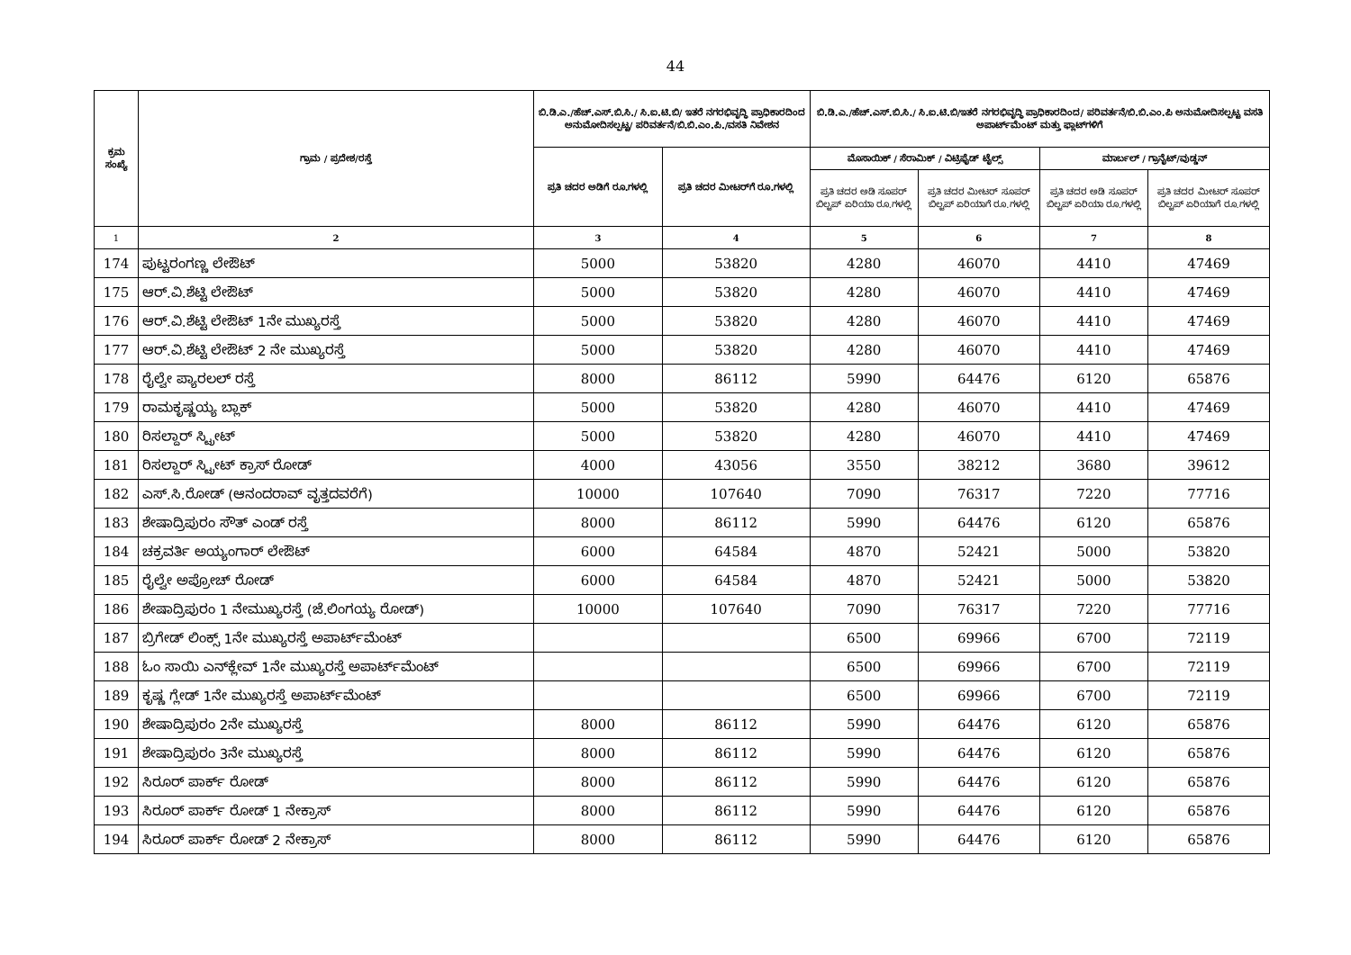44
| ಕ್ರಮ ಸಂಖ್ಯೆ | ಗ್ರಾಮ / ಪ್ರದೇಶ/ರಸ್ತೆ | ಬಿ.ಡಿ.ಎ./ಹೆಚ್.ಎಸ್.ಬಿ.ಸಿ./ ಸಿ.ಐ.ಟಿ.ಬಿ/ ಇತರೆ ನಗರಭಿವೃದ್ಧಿ ಪ್ರಾಧಿಕಾರದಿಂದ ಅನುಮೋದಿಸಲ್ಪಟ್ಟ/ ಪರಿವರ್ತನೆ/ಬಿ.ಬಿ.ಎಂ.ಪಿ./ವಸತಿ ನಿವೇಶನ | | ಬಿ.ಡಿ.ಎ./ಹೆಚ್.ಎಸ್.ಬಿ.ಸಿ./ ಸಿ.ಐ.ಟಿ.ಬಿ/ಇತರೆ ನಗರಭಿವೃದ್ಧಿ ಪ್ರಾಧಿಕಾರದಿಂದ/ ಪರಿವರ್ತನೆ/ಬಿ.ಬಿ.ಎಂ.ಪಿ ಅನುಮೋದಿಸಲ್ಪಟ್ಟ ವಸತಿ ಅಪಾರ್ಟ್‌ಮೆಂಟ್ ಮತ್ತು ಫ್ಲಾಟ್‌ಗಳಿಗೆ | | | |
| --- | --- | --- | --- | --- | --- | --- | --- |
| | | ಪ್ರತಿ ಚದರ ಅಡಿಗೆ ರೂ.ಗಳಲ್ಲಿ | ಪ್ರತಿ ಚದರ ಮೀಟರ್‌ಗೆ ರೂ.ಗಳಲ್ಲಿ | ಮೊಸಾಯಿಕ್ / ಸೆರಾಮಿಕ್ / ವಿಟ್ರಿಫೈಡ್ ಟೈಲ್ಸ್ | | ಮಾರ್ಬಲ್ / ಗ್ರಾನೈಟ್/ವುಡ್ಡನ್ | |
| | | | | ಪ್ರತಿ ಚದರ ಅಡಿ ಸೂಪರ್ ಬಿಲ್ಟಪ್ ಏರಿಯಾ ರೂ.ಗಳಲ್ಲಿ | ಪ್ರತಿ ಚದರ ಮೀಟರ್ ಸೂಪರ್ ಬಿಲ್ಟಪ್ ಏರಿಯಾಗೆ ರೂ.ಗಳಲ್ಲಿ | ಪ್ರತಿ ಚದರ ಅಡಿ ಸೂಪರ್ ಬಿಲ್ಟಪ್ ಏರಿಯಾ ರೂ.ಗಳಲ್ಲಿ | ಪ್ರತಿ ಚದರ ಮೀಟರ್ ಸೂಪರ್ ಬಿಲ್ಟಪ್ ಏರಿಯಾಗೆ ರೂ.ಗಳಲ್ಲಿ |
| 1 | 2 | 3 | 4 | 5 | 6 | 7 | 8 |
| 174 | ಪುಟ್ಟರಂಗಣ್ಣ ಲೇಔಟ್ | 5000 | 53820 | 4280 | 46070 | 4410 | 47469 |
| 175 | ಆರ್.ವಿ.ಶೆಟ್ಟಿ ಲೇಔಟ್ | 5000 | 53820 | 4280 | 46070 | 4410 | 47469 |
| 176 | ಆರ್.ವಿ.ಶೆಟ್ಟಿ ಲೇಔಟ್ 1ನೇ ಮುಖ್ಯರಸ್ತೆ | 5000 | 53820 | 4280 | 46070 | 4410 | 47469 |
| 177 | ಆರ್.ವಿ.ಶೆಟ್ಟಿ ಲೇಔಟ್ 2 ನೇ ಮುಖ್ಯರಸ್ತೆ | 5000 | 53820 | 4280 | 46070 | 4410 | 47469 |
| 178 | ರೈಲ್ವೇ ಪ್ಯಾರಲಲ್ ರಸ್ತೆ | 8000 | 86112 | 5990 | 64476 | 6120 | 65876 |
| 179 | ರಾಮಕೃಷ್ಣಯ್ಯ ಬ್ಲಾಕ್ | 5000 | 53820 | 4280 | 46070 | 4410 | 47469 |
| 180 | ರಿಸಲ್ದಾರ್ ಸ್ಟ್ರೀಟ್ | 5000 | 53820 | 4280 | 46070 | 4410 | 47469 |
| 181 | ರಿಸಲ್ದಾರ್ ಸ್ಟ್ರೀಟ್ ಕ್ರಾಸ್ ರೋಡ್ | 4000 | 43056 | 3550 | 38212 | 3680 | 39612 |
| 182 | ಎಸ್.ಸಿ.ರೋಡ್ (ಆನಂದರಾವ್ ವೃತ್ತದವರೆಗೆ) | 10000 | 107640 | 7090 | 76317 | 7220 | 77716 |
| 183 | ಶೇಷಾದ್ರಿಪುರಂ ಸೌತ್ ಎಂಡ್ ರಸ್ತೆ | 8000 | 86112 | 5990 | 64476 | 6120 | 65876 |
| 184 | ಚಕ್ರವರ್ತಿ ಅಯ್ಯಂಗಾರ್ ಲೇಔಟ್ | 6000 | 64584 | 4870 | 52421 | 5000 | 53820 |
| 185 | ರೈಲ್ವೇ ಅಪ್ರೋಚ್ ರೋಡ್ | 6000 | 64584 | 4870 | 52421 | 5000 | 53820 |
| 186 | ಶೇಷಾದ್ರಿಪುರಂ 1 ನೇಮುಖ್ಯರಸ್ತೆ (ಜೆ.ಲಿಂಗಯ್ಯ ರೋಡ್) | 10000 | 107640 | 7090 | 76317 | 7220 | 77716 |
| 187 | ಬ್ರಿಗೇಡ್ ಲಿಂಕ್ಸ್ 1ನೇ ಮುಖ್ಯರಸ್ತೆ ಅಪಾರ್ಟ್‌ಮೆಂಟ್ | | | 6500 | 69966 | 6700 | 72119 |
| 188 | ಓಂ ಸಾಯಿ ಎನ್‌ಕ್ಲೇವ್ 1ನೇ ಮುಖ್ಯರಸ್ತೆ ಅಪಾರ್ಟ್‌ಮೆಂಟ್ | | | 6500 | 69966 | 6700 | 72119 |
| 189 | ಕೃಷ್ಣ ಗ್ಲೇಡ್ 1ನೇ ಮುಖ್ಯರಸ್ತೆ ಅಪಾರ್ಟ್‌ಮೆಂಟ್ | | | 6500 | 69966 | 6700 | 72119 |
| 190 | ಶೇಷಾದ್ರಿಪುರಂ 2ನೇ ಮುಖ್ಯರಸ್ತೆ | 8000 | 86112 | 5990 | 64476 | 6120 | 65876 |
| 191 | ಶೇಷಾದ್ರಿಪುರಂ 3ನೇ ಮುಖ್ಯರಸ್ತೆ | 8000 | 86112 | 5990 | 64476 | 6120 | 65876 |
| 192 | ಸಿರೂರ್ ಪಾರ್ಕ್ ರೋಡ್ | 8000 | 86112 | 5990 | 64476 | 6120 | 65876 |
| 193 | ಸಿರೂರ್ ಪಾರ್ಕ್ ರೋಡ್ 1 ನೇಕ್ರಾಸ್ | 8000 | 86112 | 5990 | 64476 | 6120 | 65876 |
| 194 | ಸಿರೂರ್ ಪಾರ್ಕ್ ರೋಡ್ 2 ನೇಕ್ರಾಸ್ | 8000 | 86112 | 5990 | 64476 | 6120 | 65876 |